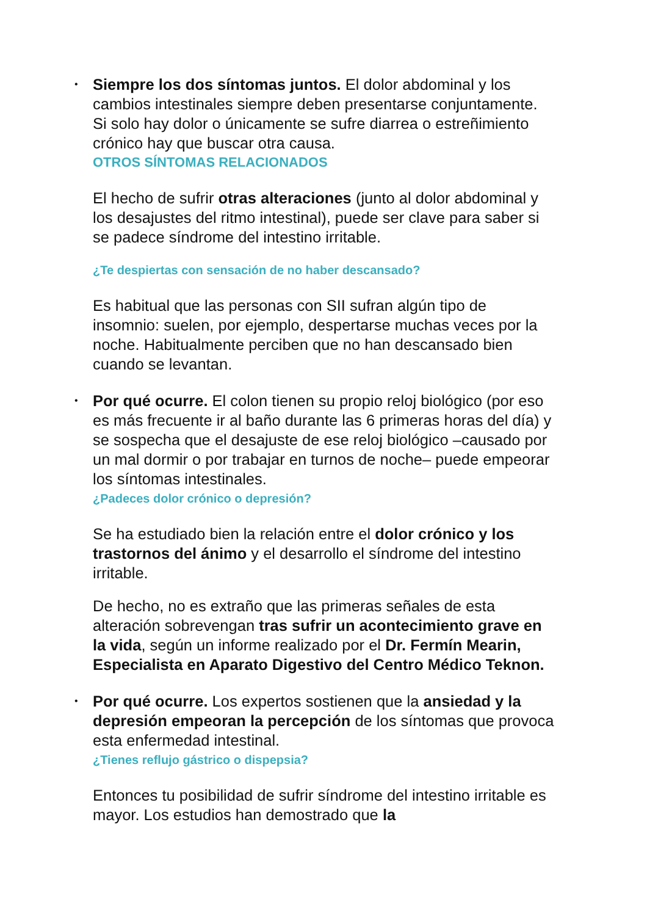• Siempre los dos síntomas juntos. El dolor abdominal y los cambios intestinales siempre deben presentarse conjuntamente. Si solo hay dolor o únicamente se sufre diarrea o estreñimiento crónico hay que buscar otra causa.
OTROS SÍNTOMAS RELACIONADOS
El hecho de sufrir otras alteraciones (junto al dolor abdominal y los desajustes del ritmo intestinal), puede ser clave para saber si se padece síndrome del intestino irritable.
¿Te despiertas con sensación de no haber descansado?
Es habitual que las personas con SII sufran algún tipo de insomnio: suelen, por ejemplo, despertarse muchas veces por la noche. Habitualmente perciben que no han descansado bien cuando se levantan.
• Por qué ocurre. El colon tienen su propio reloj biológico (por eso es más frecuente ir al baño durante las 6 primeras horas del día) y se sospecha que el desajuste de ese reloj biológico –causado por un mal dormir o por trabajar en turnos de noche– puede empeorar los síntomas intestinales.
¿Padeces dolor crónico o depresión?
Se ha estudiado bien la relación entre el dolor crónico y los trastornos del ánimo y el desarrollo el síndrome del intestino irritable.
De hecho, no es extraño que las primeras señales de esta alteración sobrevengan tras sufrir un acontecimiento grave en la vida, según un informe realizado por el Dr. Fermín Mearin, Especialista en Aparato Digestivo del Centro Médico Teknon.
• Por qué ocurre. Los expertos sostienen que la ansiedad y la depresión empeoran la percepción de los síntomas que provoca esta enfermedad intestinal.
¿Tienes reflujo gástrico o dispepsia?
Entonces tu posibilidad de sufrir síndrome del intestino irritable es mayor. Los estudios han demostrado que la